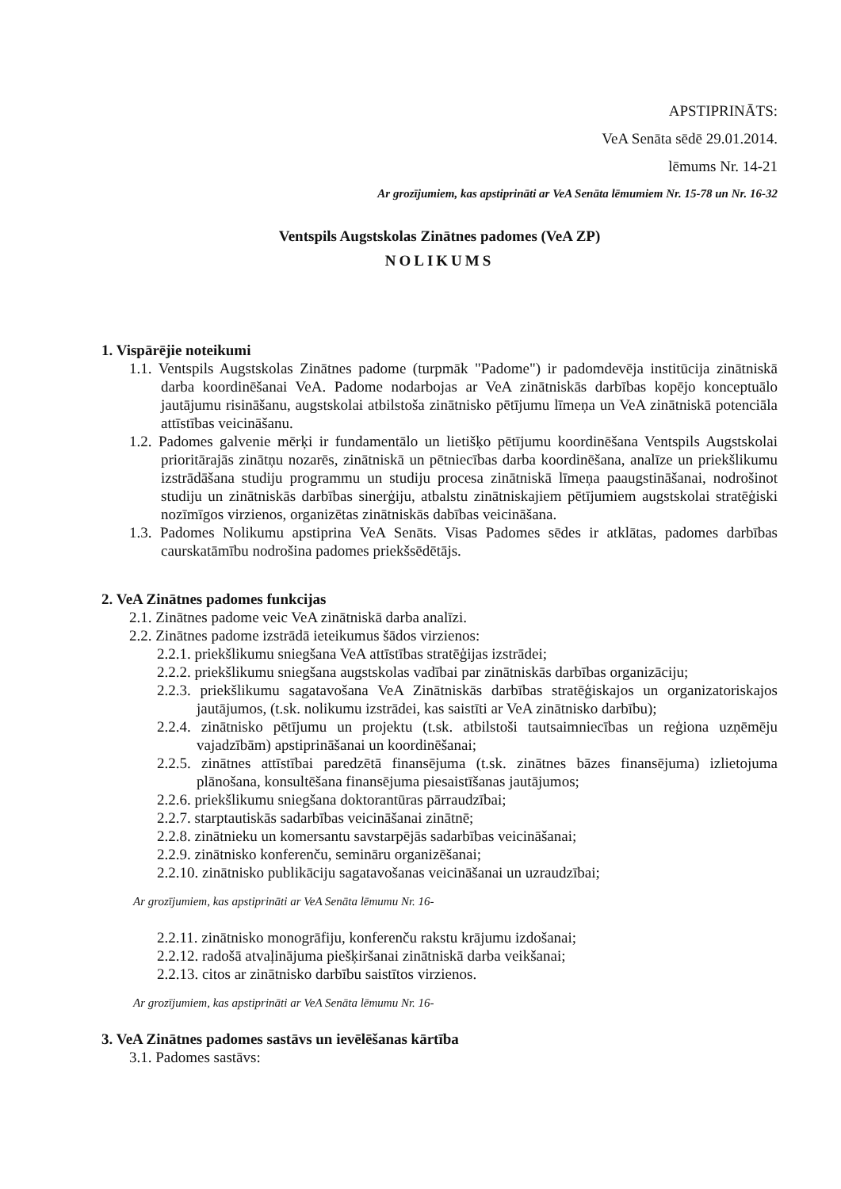APSTIPRINĀTS:
VeA Senāta sēdē 29.01.2014.
lēmums Nr. 14-21
Ar grozījumiem, kas apstiprināti ar VeA Senāta lēmumiem Nr. 15-78 un Nr. 16-32
Ventspils Augstskolas Zinātnes padomes (VeA ZP)
NOLIKUMS
1. Vispārējie noteikumi
1.1. Ventspils Augstskolas Zinātnes padome (turpmāk "Padome") ir padomdevēja institūcija zinātniskā darba koordinēšanai VeA. Padome nodarbojas ar VeA zinātniskās darbības kopējo konceptuālo jautājumu risināšanu, augstskolai atbilstoša zinātnisko pētījumu līmeņa un VeA zinātniskā potenciāla attīstības veicināšanu.
1.2. Padomes galvenie mērķi ir fundamentālo un lietišķo pētījumu koordinēšana Ventspils Augstskolai prioritārajās zinātņu nozarēs, zinātniskā un pētniecības darba koordinēšana, analīze un priekšlikumu izstrādāšana studiju programmu un studiju procesa zinātniskā līmeņa paaugstināšanai, nodrošinot studiju un zinātniskās darbības sinerģiju, atbalstu zinātniskajiem pētījumiem augstskolai stratēģiski nozīmīgos virzienos, organizētas zinātniskās dabības veicināšana.
1.3. Padomes Nolikumu apstiprina VeA Senāts. Visas Padomes sēdes ir atklātas, padomes darbības caurskatāmību nodrošina padomes priekšsēdētājs.
2. VeA Zinātnes padomes funkcijas
2.1. Zinātnes padome veic VeA zinātniskā darba analīzi.
2.2. Zinātnes padome izstrādā ieteikumus šādos virzienos:
2.2.1. priekšlikumu sniegšana VeA attīstības stratēģijas izstrādei;
2.2.2. priekšlikumu sniegšana augstskolas vadībai par zinātniskās darbības organizāciju;
2.2.3. priekšlikumu sagatavošana VeA Zinātniskās darbības stratēģiskajos un organizatoriskajos jautājumos, (t.sk. nolikumu izstrādei, kas saistīti ar VeA zinātnisko darbību);
2.2.4. zinātnisko pētījumu un projektu (t.sk. atbilstoši tautsaimniecības un reģiona uzņēmēju vajadzībām) apstiprināšanai un koordinēšanai;
2.2.5. zinātnes attīstībai paredzētā finansējuma (t.sk. zinātnes bāzes finansējuma) izlietojuma plānošana, konsultēšana finansējuma piesaistīšanas jautājumos;
2.2.6. priekšlikumu sniegšana doktorantūras pārraudzībai;
2.2.7. starptautiskās sadarbības veicināšanai zinātnē;
2.2.8. zinātnieku un komersantu savstarpējās sadarbības veicināšanai;
2.2.9. zinātnisko konferenču, semināru organizēšanai;
2.2.10. zinātnisko publikāciju sagatavošanas veicināšanai un uzraudzībai;
Ar grozījumiem, kas apstiprināti ar VeA Senāta lēmumu Nr. 16-
2.2.11. zinātnisko monogrāfiju, konferenču rakstu krājumu izdošanai;
2.2.12. radošā atvaļinājuma piešķiršanai zinātniskā darba veikšanai;
2.2.13. citos ar zinātnisko darbību saistītos virzienos.
Ar grozījumiem, kas apstiprināti ar VeA Senāta lēmumu Nr. 16-
3. VeA Zinātnes padomes sastāvs un ievēlēšanas kārtība
3.1. Padomes sastāvs: